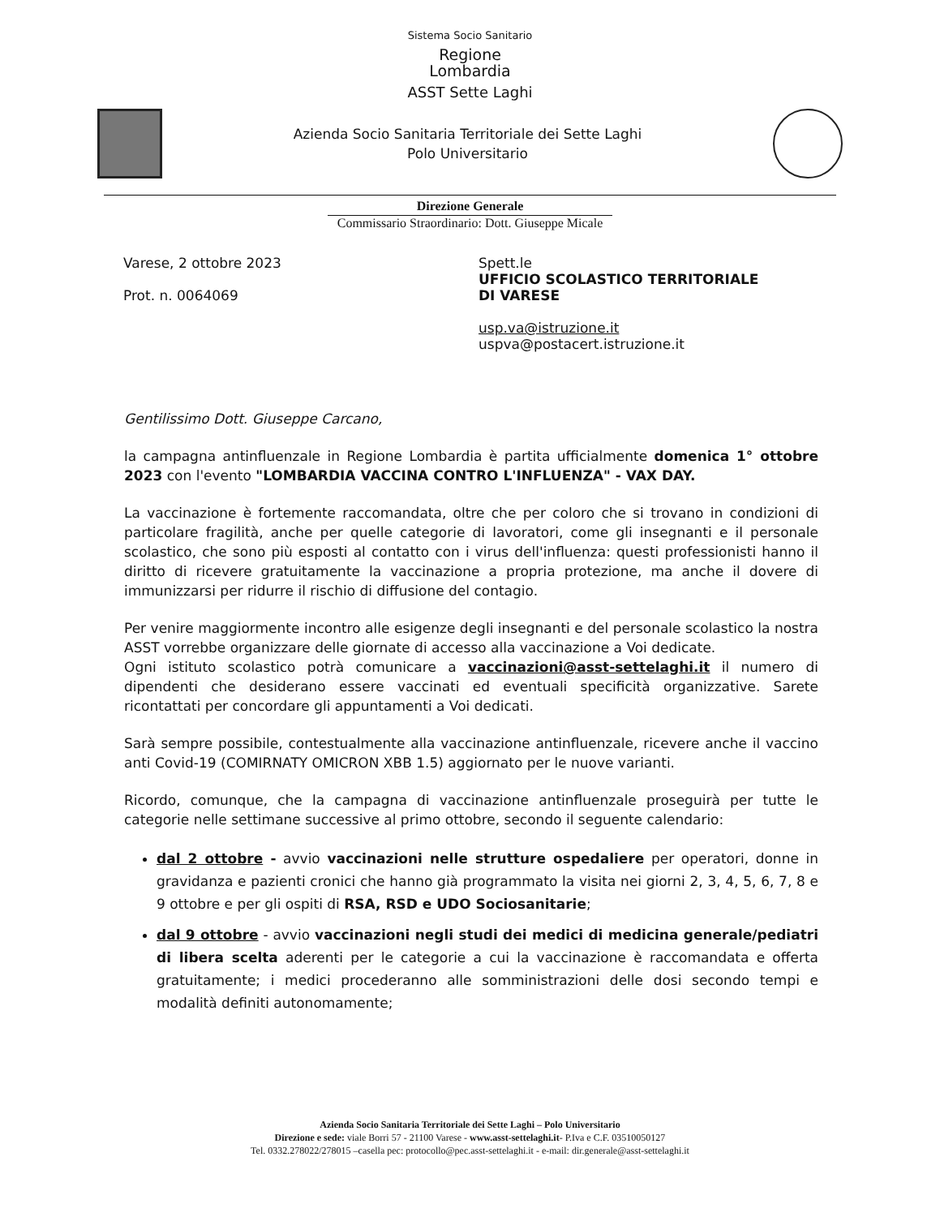Sistema Socio Sanitario
Regione
Lombardia
ASST Sette Laghi
Azienda Socio Sanitaria Territoriale dei Sette Laghi
Polo Universitario
Direzione Generale
Commissario Straordinario: Dott. Giuseppe Micale
Varese, 2 ottobre 2023
Prot. n. 0064069
Spett.le
UFFICIO SCOLASTICO TERRITORIALE
DI VARESE
usp.va@istruzione.it
uspva@postacert.istruzione.it
Gentilissimo Dott. Giuseppe Carcano,
la campagna antinfluenzale in Regione Lombardia è partita ufficialmente domenica 1° ottobre 2023 con l'evento "LOMBARDIA VACCINA CONTRO L'INFLUENZA" - VAX DAY.
La vaccinazione è fortemente raccomandata, oltre che per coloro che si trovano in condizioni di particolare fragilità, anche per quelle categorie di lavoratori, come gli insegnanti e il personale scolastico, che sono più esposti al contatto con i virus dell'influenza: questi professionisti hanno il diritto di ricevere gratuitamente la vaccinazione a propria protezione, ma anche il dovere di immunizzarsi per ridurre il rischio di diffusione del contagio.
Per venire maggiormente incontro alle esigenze degli insegnanti e del personale scolastico la nostra ASST vorrebbe organizzare delle giornate di accesso alla vaccinazione a Voi dedicate.
Ogni istituto scolastico potrà comunicare a vaccinazioni@asst-settelaghi.it il numero di dipendenti che desiderano essere vaccinati ed eventuali specificità organizzative. Sarete ricontattati per concordare gli appuntamenti a Voi dedicati.
Sarà sempre possibile, contestualmente alla vaccinazione antinfluenzale, ricevere anche il vaccino anti Covid-19 (COMIRNATY OMICRON XBB 1.5) aggiornato per le nuove varianti.
Ricordo, comunque, che la campagna di vaccinazione antinfluenzale proseguirà per tutte le categorie nelle settimane successive al primo ottobre, secondo il seguente calendario:
dal 2 ottobre - avvio vaccinazioni nelle strutture ospedaliere per operatori, donne in gravidanza e pazienti cronici che hanno già programmato la visita nei giorni 2, 3, 4, 5, 6, 7, 8 e 9 ottobre e per gli ospiti di RSA, RSD e UDO Sociosanitarie;
dal 9 ottobre - avvio vaccinazioni negli studi dei medici di medicina generale/pediatri di libera scelta aderenti per le categorie a cui la vaccinazione è raccomandata e offerta gratuitamente; i medici procederanno alle somministrazioni delle dosi secondo tempi e modalità definiti autonomamente;
Azienda Socio Sanitaria Territoriale dei Sette Laghi – Polo Universitario
Direzione e sede: viale Borri 57 - 21100 Varese - www.asst-settelaghi.it- P.Iva e C.F. 03510050127
Tel. 0332.278022/278015 –casella pec: protocollo@pec.asst-settelaghi.it - e-mail: dir.generale@asst-settelaghi.it